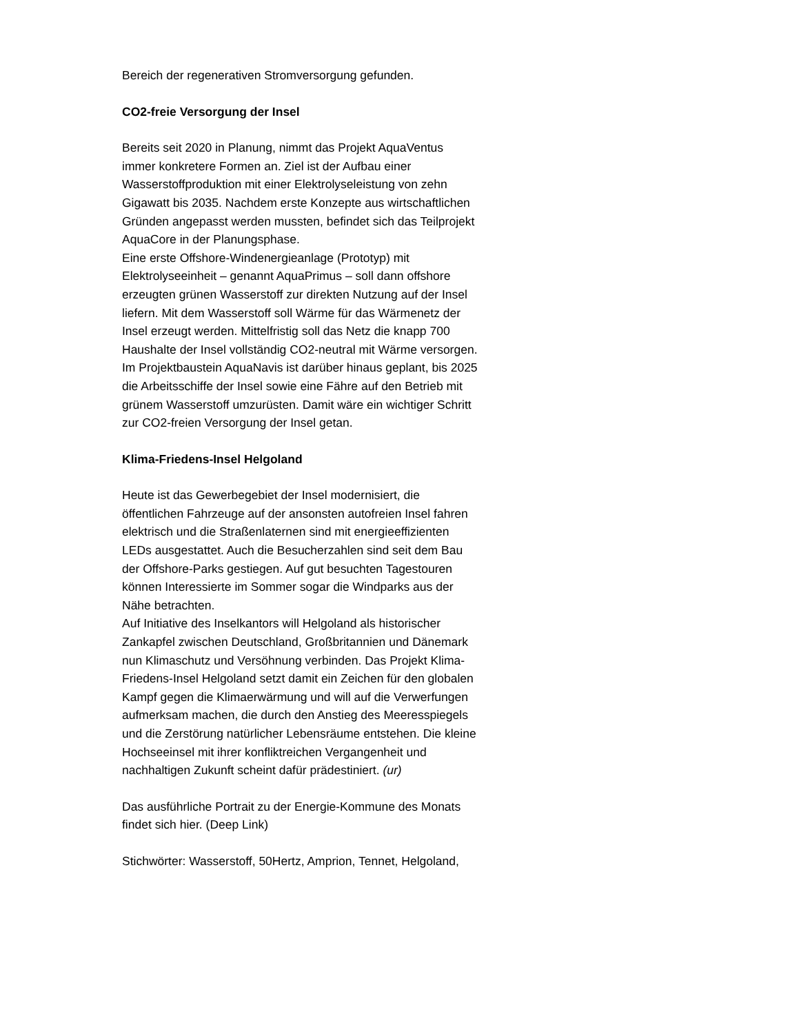Bereich der regenerativen Stromversorgung gefunden.
CO2-freie Versorgung der Insel
Bereits seit 2020 in Planung, nimmt das Projekt AquaVentus
immer konkretere Formen an. Ziel ist der Aufbau einer
Wasserstoffproduktion mit einer Elektrolyseleistung von zehn
Gigawatt bis 2035. Nachdem erste Konzepte aus wirtschaftlichen
Gründen angepasst werden mussten, befindet sich das Teilprojekt
AquaCore in der Planungsphase.
Eine erste Offshore-Windenergieanlage (Prototyp) mit
Elektrolyseeinheit – genannt AquaPrimus – soll dann offshore
erzeugten grünen Wasserstoff zur direkten Nutzung auf der Insel
liefern. Mit dem Wasserstoff soll Wärme für das Wärmenetz der
Insel erzeugt werden. Mittelfristig soll das Netz die knapp 700
Haushalte der Insel vollständig CO2-neutral mit Wärme versorgen.
Im Projektbaustein AquaNavis ist darüber hinaus geplant, bis 2025
die Arbeitsschiffe der Insel sowie eine Fähre auf den Betrieb mit
grünem Wasserstoff umzurüsten. Damit wäre ein wichtiger Schritt
zur CO2-freien Versorgung der Insel getan.
Klima-Friedens-Insel Helgoland
Heute ist das Gewerbegebiet der Insel modernisiert, die
öffentlichen Fahrzeuge auf der ansonsten autofreien Insel fahren
elektrisch und die Straßenlaternen sind mit energieeffizienten
LEDs ausgestattet. Auch die Besucherzahlen sind seit dem Bau
der Offshore-Parks gestiegen. Auf gut besuchten Tagestouren
können Interessierte im Sommer sogar die Windparks aus der
Nähe betrachten.
Auf Initiative des Inselkantors will Helgoland als historischer
Zankapfel zwischen Deutschland, Großbritannien und Dänemark
nun Klimaschutz und Versöhnung verbinden. Das Projekt Klima-
Friedens-Insel Helgoland setzt damit ein Zeichen für den globalen
Kampf gegen die Klimaerwärmung und will auf die Verwerfungen
aufmerksam machen, die durch den Anstieg des Meeresspiegels
und die Zerstörung natürlicher Lebensräume entstehen. Die kleine
Hochseeinsel mit ihrer konfliktreichen Vergangenheit und
nachhaltigen Zukunft scheint dafür prädestiniert. (ur)
Das ausführliche Portrait zu der Energie-Kommune des Monats
findet sich hier. (Deep Link)
Stichwörter: Wasserstoff, 50Hertz, Amprion, Tennet, Helgoland,